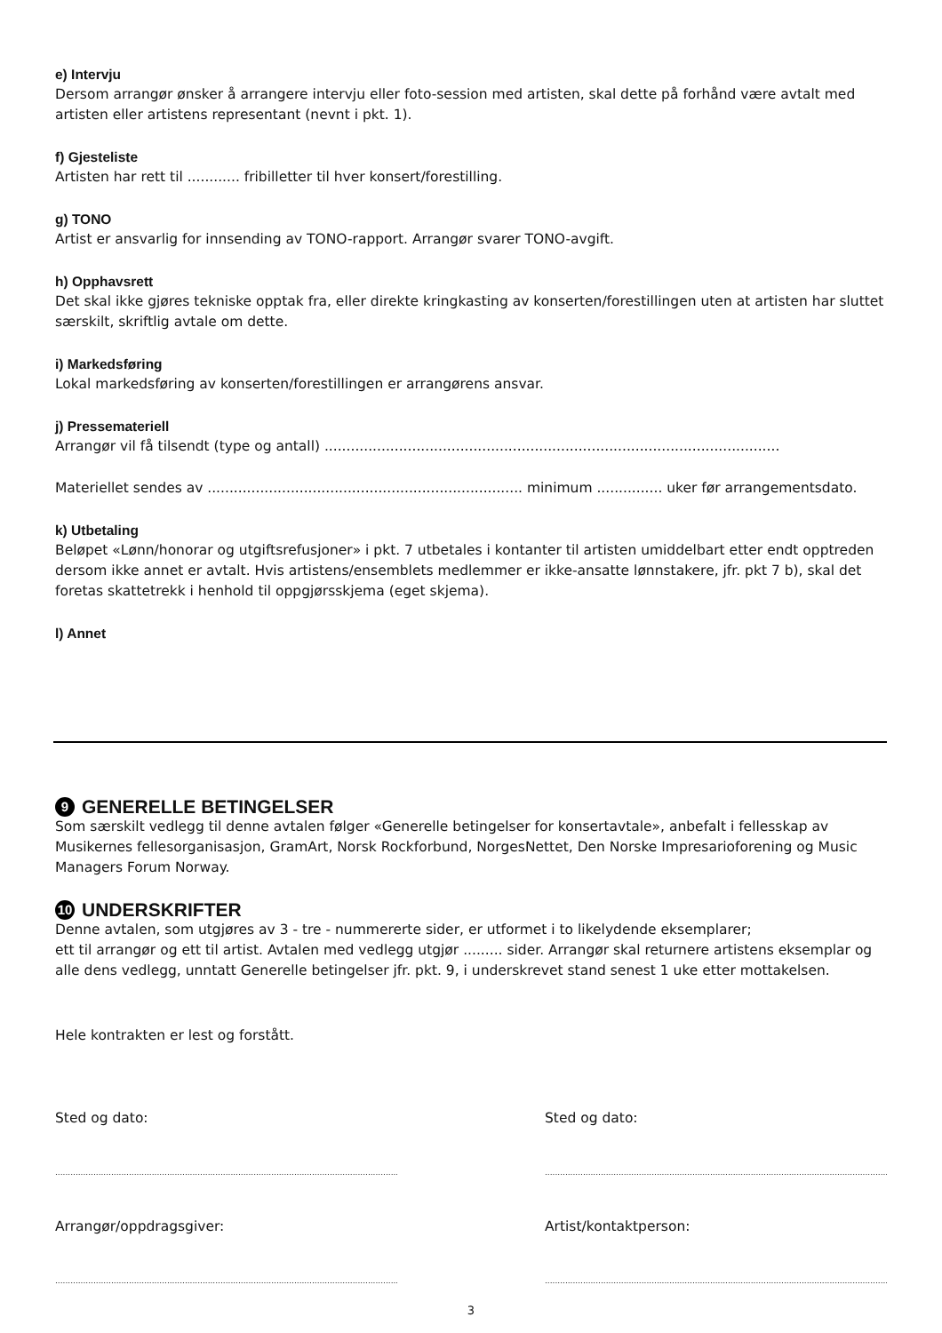e) Intervju
Dersom arrangør ønsker å arrangere intervju eller foto-session med artisten, skal dette på forhånd være avtalt med artisten eller artistens representant (nevnt i pkt. 1).
f) Gjesteliste
Artisten har rett til ............ fribilletter til hver konsert/forestilling.
g) TONO
Artist er ansvarlig for innsending av TONO-rapport. Arrangør svarer TONO-avgift.
h) Opphavsrett
Det skal ikke gjøres tekniske opptak fra, eller direkte kringkasting av konserten/forestillingen uten at artisten har sluttet særskilt, skriftlig avtale om dette.
i) Markedsføring
Lokal markedsføring av konserten/forestillingen er arrangørens ansvar.
j) Pressemateriell
Arrangør vil få tilsendt (type og antall) ........................................................................................................
Materiellet sendes av ........................................................................ minimum ............... uker før arrangementsdato.
k) Utbetaling
Beløpet «Lønn/honorar og utgiftsrefusjoner» i pkt. 7 utbetales i kontanter til artisten umiddelbart etter endt opptreden dersom ikke annet er avtalt. Hvis artistens/ensemblets medlemmer er ikke-ansatte lønnstakere, jfr. pkt 7 b), skal det foretas skattetrekk i henhold til oppgjørsskjema (eget skjema).
l) Annet
9 GENERELLE BETINGELSER
Som særskilt vedlegg til denne avtalen følger «Generelle betingelser for konsertavtale», anbefalt i fellesskap av Musikernes fellesorganisasjon, GramArt, Norsk Rockforbund, NorgesNettet, Den Norske Impresarioforening og Music Managers Forum Norway.
10 UNDERSKRIFTER
Denne avtalen, som utgjøres av 3 - tre - nummererte sider, er utformet i to likelydende eksemplarer;
ett til arrangør og ett til artist. Avtalen med vedlegg utgjør ......... sider. Arrangør skal returnere artistens eksemplar og alle dens vedlegg, unntatt Generelle betingelser jfr. pkt. 9, i underskrevet stand senest 1 uke etter mottakelsen.
Hele kontrakten er lest og forstått.
Sted og dato:
...............................................................................................................................................
Arrangør/oppdragsgiver:
...............................................................................................................................................
Sted og dato:
...............................................................................................................................................
Artist/kontaktperson:
...............................................................................................................................................
3